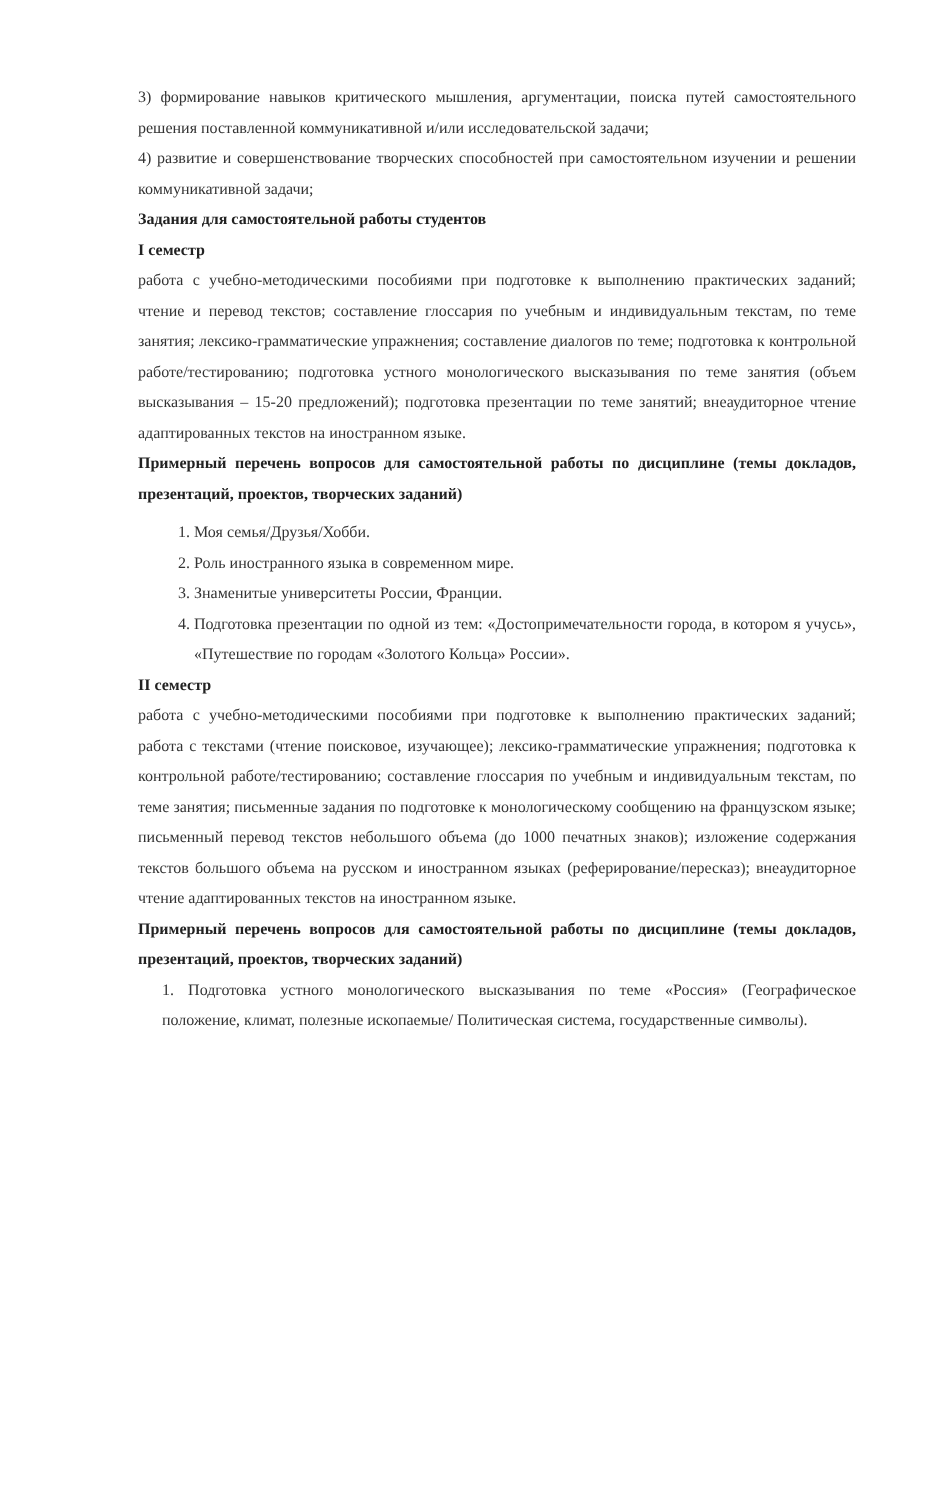3) формирование навыков критического мышления, аргументации, поиска путей самостоятельного решения поставленной коммуникативной и/или исследовательской задачи;
4) развитие и совершенствование творческих способностей при самостоятельном изучении и решении коммуникативной задачи;
Задания для самостоятельной работы студентов
I семестр
работа с учебно-методическими пособиями при подготовке к выполнению практических заданий; чтение и перевод текстов; составление глоссария по учебным и индивидуальным текстам, по теме занятия; лексико-грамматические упражнения; составление диалогов по теме; подготовка к контрольной работе/тестированию; подготовка устного монологического высказывания по теме занятия (объем высказывания – 15-20 предложений); подготовка презентации по теме занятий; внеаудиторное чтение адаптированных текстов на иностранном языке.
Примерный перечень вопросов для самостоятельной работы по дисциплине (темы докладов, презентаций, проектов, творческих заданий)
1. Моя семья/Друзья/Хобби.
2. Роль иностранного языка в современном мире.
3. Знаменитые университеты России, Франции.
4. Подготовка презентации по одной из тем: «Достопримечательности города, в котором я учусь», «Путешествие по городам «Золотого Кольца» России».
II семестр
работа с учебно-методическими пособиями при подготовке к выполнению практических заданий; работа с текстами (чтение поисковое, изучающее); лексико-грамматические упражнения; подготовка к контрольной работе/тестированию; составление глоссария по учебным и индивидуальным текстам, по теме занятия; письменные задания по подготовке к монологическому сообщению на французском языке; письменный перевод текстов небольшого объема (до 1000 печатных знаков); изложение содержания текстов большого объема на русском и иностранном языках (реферирование/пересказ); внеаудиторное чтение адаптированных текстов на иностранном языке.
Примерный перечень вопросов для самостоятельной работы по дисциплине (темы докладов, презентаций, проектов, творческих заданий)
1. Подготовка устного монологического высказывания по теме «Россия» (Географическое положение, климат, полезные ископаемые/ Политическая система, государственные символы).